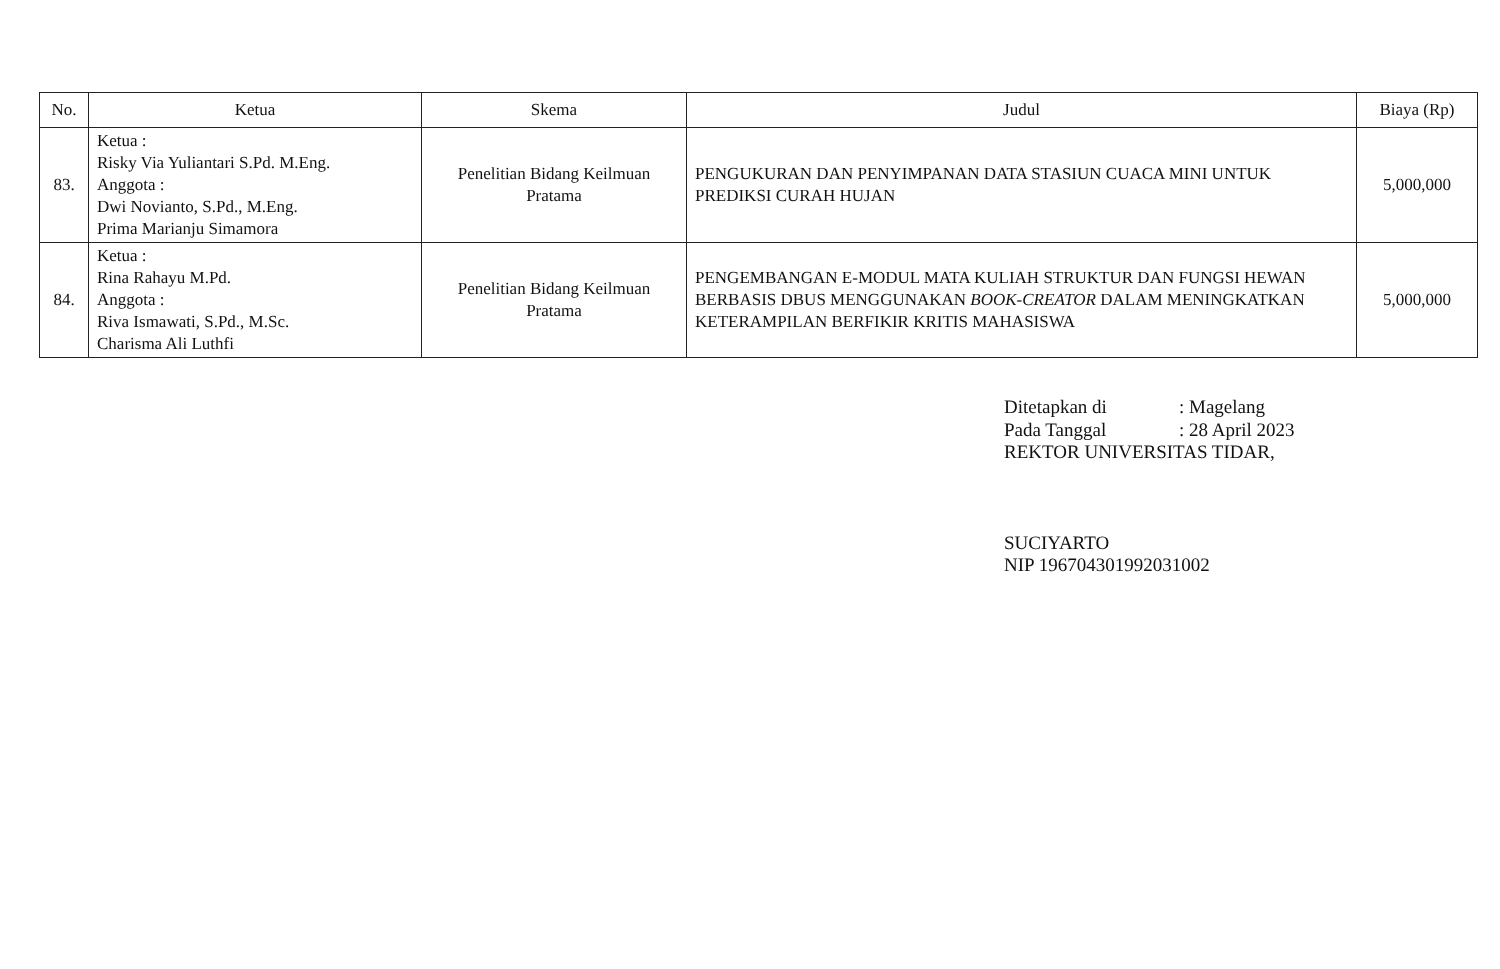| No. | Ketua | Skema | Judul | Biaya (Rp) |
| --- | --- | --- | --- | --- |
| 83. | Ketua : Risky Via Yuliantari S.Pd. M.Eng. Anggota : Dwi Novianto, S.Pd., M.Eng. Prima Marianju Simamora | Penelitian Bidang Keilmuan Pratama | PENGUKURAN DAN PENYIMPANAN DATA STASIUN CUACA MINI UNTUK PREDIKSI CURAH HUJAN | 5,000,000 |
| 84. | Ketua : Rina Rahayu M.Pd. Anggota : Riva Ismawati, S.Pd., M.Sc. Charisma Ali Luthfi | Penelitian Bidang Keilmuan Pratama | PENGEMBANGAN E-MODUL MATA KULIAH STRUKTUR DAN FUNGSI HEWAN BERBASIS DBUS MENGGUNAKAN BOOK-CREATOR DALAM MENINGKATKAN KETERAMPILAN BERFIKIR KRITIS MAHASISWA | 5,000,000 |
Ditetapkan di: Magelang
Pada Tanggal: 28 April 2023
REKTOR UNIVERSITAS TIDAR,
SUCIYARTO
NIP 196704301992031002